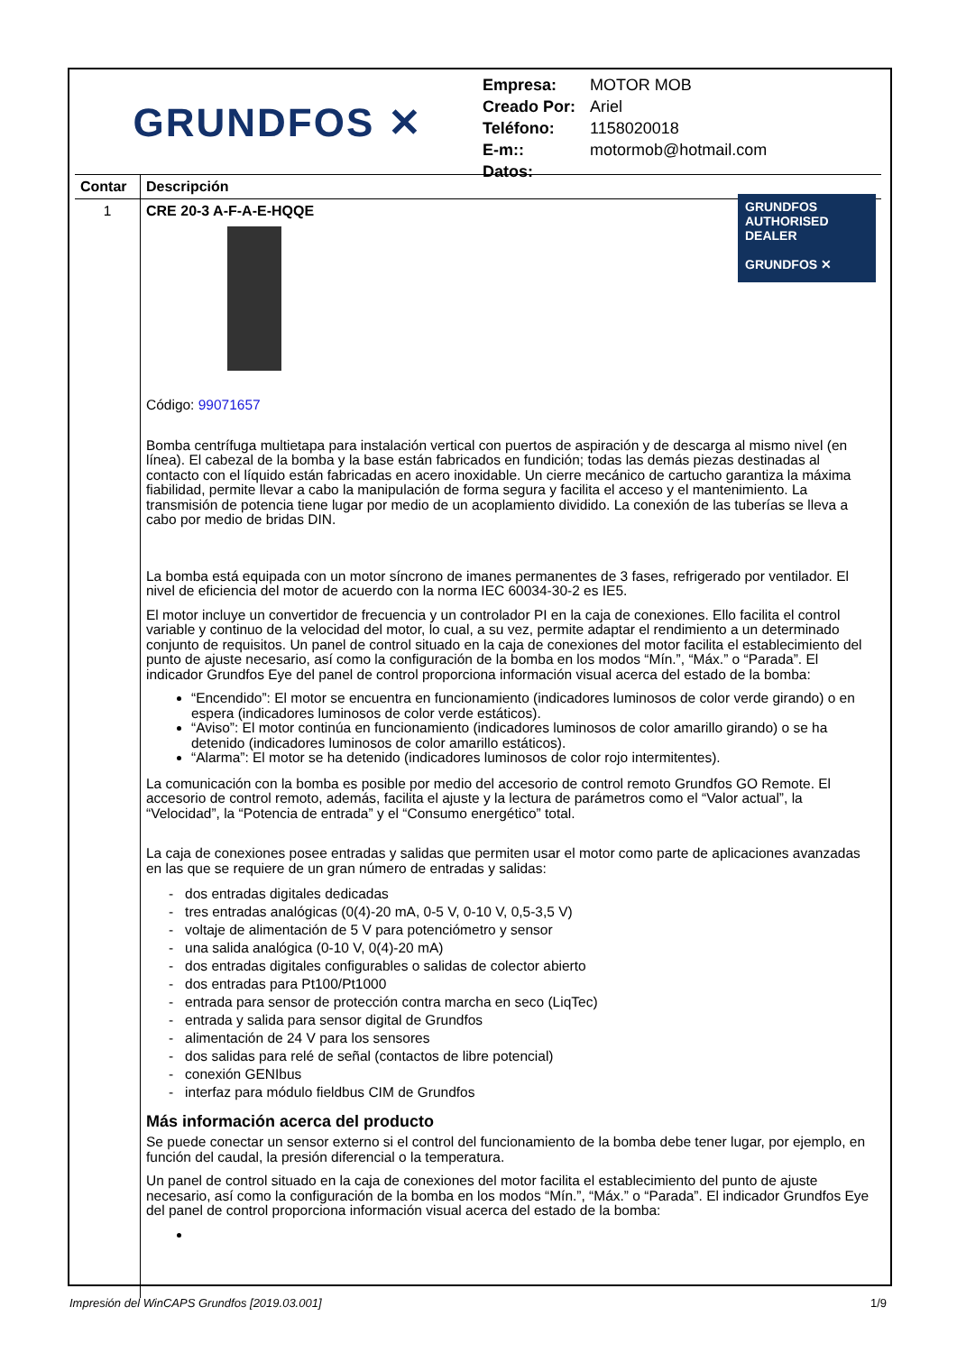GRUNDFOS ✕
| Empresa: | MOTOR MOB |
| Creado Por: | Ariel |
| Teléfono: | 1158020018 |
| E-m:: | motormob@hotmail.com |
| Datos: | |
| Contar | Descripción |
| --- | --- |
| 1 | CRE 20-3 A-F-A-E-HQQE GRUNDFOS AUTHORISED DEALER GRUNDFOS ✕ Código: 99071657 Bomba centrífuga multietapa para instalación vertical con puertos de aspiración y de descarga al mismo nivel (en línea). El cabezal de la bomba y la base están fabricados en fundición; todas las demás piezas destinadas al contacto con el líquido están fabricadas en acero inoxidable. Un cierre mecánico de cartucho garantiza la máxima fiabilidad, permite llevar a cabo la manipulación de forma segura y facilita el acceso y el mantenimiento. La transmisión de potencia tiene lugar por medio de un acoplamiento dividido. La conexión de las tuberías se lleva a cabo por medio de bridas DIN. La bomba está equipada con un motor síncrono de imanes permanentes de 3 fases, refrigerado por ventilador. El nivel de eficiencia del motor de acuerdo con la norma IEC 60034-30-2 es IE5. El motor incluye un convertidor de frecuencia y un controlador PI en la caja de conexiones. Ello facilita el control variable y continuo de la velocidad del motor, lo cual, a su vez, permite adaptar el rendimiento a un determinado conjunto de requisitos. Un panel de control situado en la caja de conexiones del motor facilita el establecimiento del punto de ajuste necesario, así como la configuración de la bomba en los modos “Mín.”, “Máx.” o “Parada”. El indicador Grundfos Eye del panel de control proporciona información visual acerca del estado de la bomba: “Encendido”: El motor se encuentra en funcionamiento (indicadores luminosos de color verde girando) o en espera (indicadores luminosos de color verde estáticos). “Aviso”: El motor continúa en funcionamiento (indicadores luminosos de color amarillo girando) o se ha detenido (indicadores luminosos de color amarillo estáticos). “Alarma”: El motor se ha detenido (indicadores luminosos de color rojo intermitentes). La comunicación con la bomba es posible por medio del accesorio de control remoto Grundfos GO Remote. El accesorio de control remoto, además, facilita el ajuste y la lectura de parámetros como el “Valor actual”, la “Velocidad”, la “Potencia de entrada” y el “Consumo energético” total. La caja de conexiones posee entradas y salidas que permiten usar el motor como parte de aplicaciones avanzadas en las que se requiere de un gran número de entradas y salidas: - dos entradas digitales dedicadas - tres entradas analógicas (0(4)-20 mA, 0-5 V, 0-10 V, 0,5-3,5 V) - voltaje de alimentación de 5 V para potenciómetro y sensor - una salida analógica (0-10 V, 0(4)-20 mA) - dos entradas digitales configurables o salidas de colector abierto - dos entradas para Pt100/Pt1000 - entrada para sensor de protección contra marcha en seco (LiqTec) - entrada y salida para sensor digital de Grundfos - alimentación de 24 V para los sensores - dos salidas para relé de señal (contactos de libre potencial) - conexión GENIbus - interfaz para módulo fieldbus CIM de Grundfos Más información acerca del producto Se puede conectar un sensor externo si el control del funcionamiento de la bomba debe tener lugar, por ejemplo, en función del caudal, la presión diferencial o la temperatura. Un panel de control situado en la caja de conexiones del motor facilita el establecimiento del punto de ajuste necesario, así como la configuración de la bomba en los modos “Mín.”, “Máx.” o “Parada”. El indicador Grundfos Eye del panel de control proporciona información visual acerca del estado de la bomba: |
Impresión del WinCAPS Grundfos [2019.03.001] 1/9